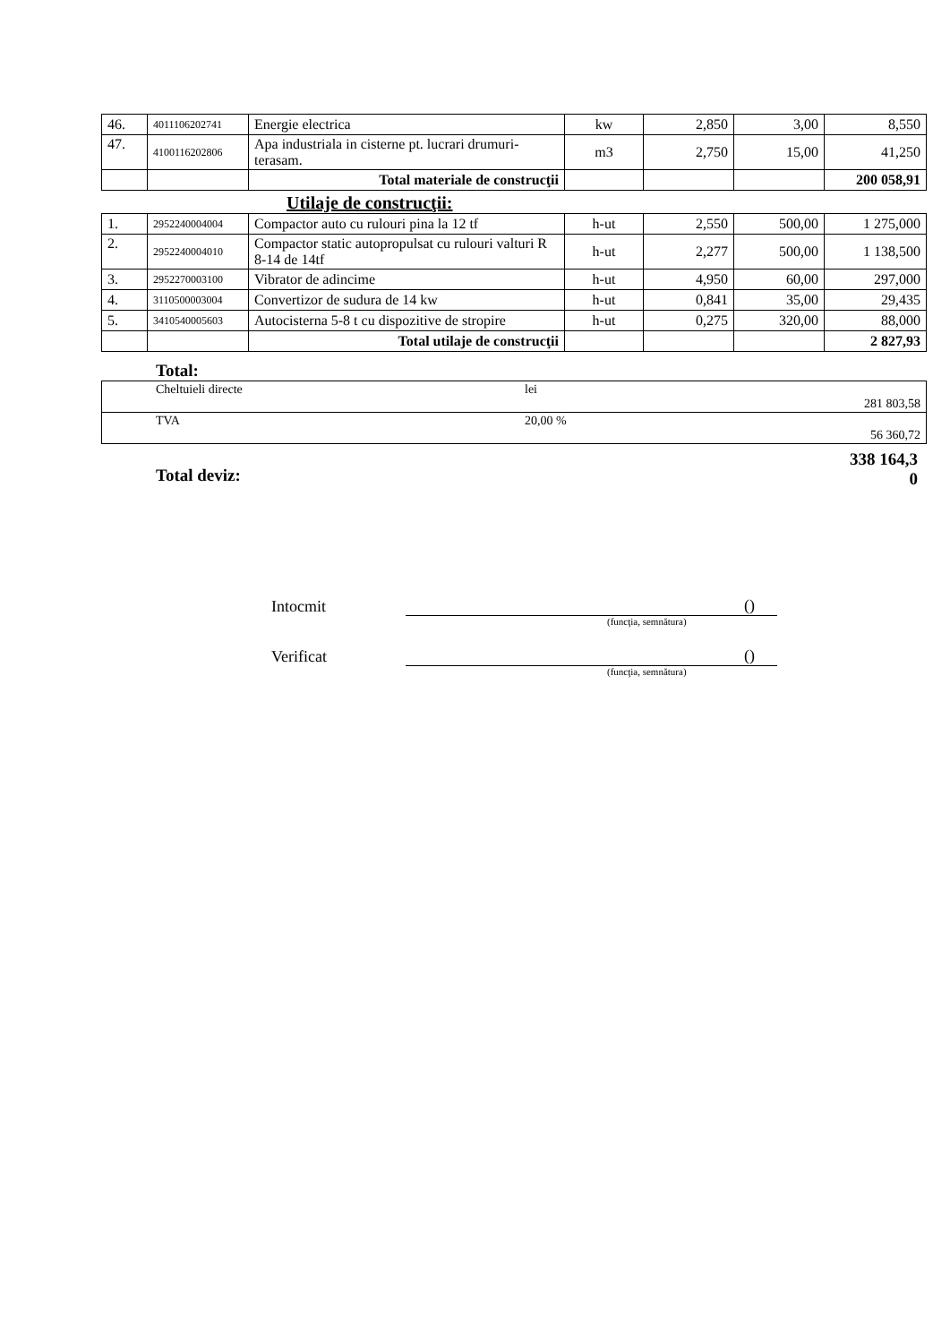| 46. | 4011106202741 | Energie electrica | kw | 2,850 | 3,00 | 8,550 |
| 47. | 4100116202806 | Apa industriala in cisterne pt. lucrari drumuri-terasam. | m3 | 2,750 | 15,00 | 41,250 |
| | | Total materiale de construcţii | | | | 200 058,91 |
Utilaje de construcţii:
| 1. | 2952240004004 | Compactor auto cu rulouri pina la 12 tf | h-ut | 2,550 | 500,00 | 1 275,000 |
| 2. | 2952240004010 | Compactor static autopropulsat cu rulouri valturi R 8-14 de 14tf | h-ut | 2,277 | 500,00 | 1 138,500 |
| 3. | 2952270003100 | Vibrator de adincime | h-ut | 4,950 | 60,00 | 297,000 |
| 4. | 3110500003004 | Convertizor de sudura de 14 kw | h-ut | 0,841 | 35,00 | 29,435 |
| 5. | 3410540005603 | Autocisterna 5-8 t cu dispozitive de stropire | h-ut | 0,275 | 320,00 | 88,000 |
| | | Total utilaje de construcţii | | | | 2 827,93 |
Total:
| Cheltuieli directe | lei | 281 803,58 |
| TVA | 20,00 % | 56 360,72 |
Total deviz:
338 164,3 0
Intocmit
()
(funcţia, semnătura)
Verificat
()
(funcţia, semnătura)